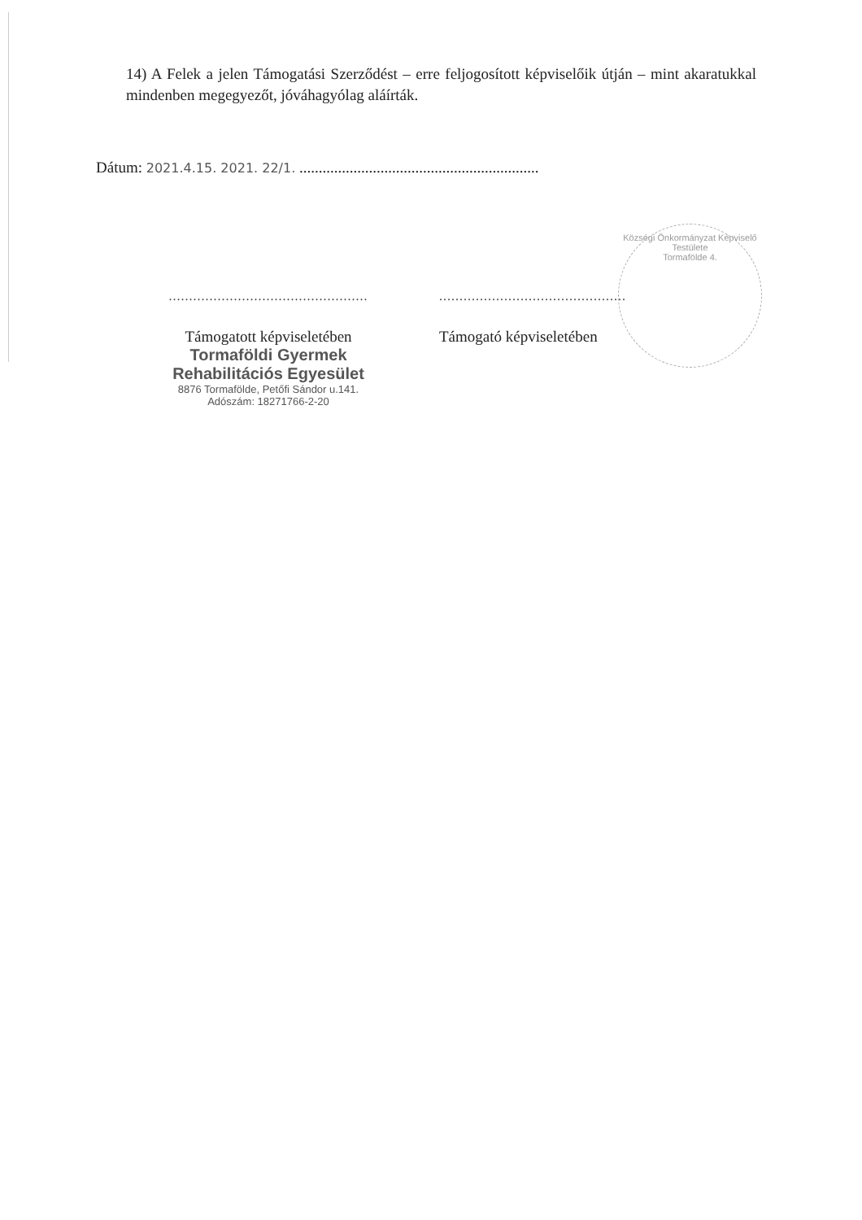14) A Felek a jelen Támogatási Szerződést – erre feljogosított képviselőik útján – mint akaratukkal mindenben megegyezőt, jóváhagyólag aláírták.
Dátum: 2021.4.15. 2021. 22/1. ..............................................................
Községi Önkormányzat Képviselő Testülete
Tormafölde 4.
.................................................
Támogatott képviseletében
Tormaföldi Gyermek
Rehabilitációs Egyesület
8876 Tormafölde, Petőfi Sándor u.141.
Adószám: 18271766-2-20
..............................................
Támogató képviseletében